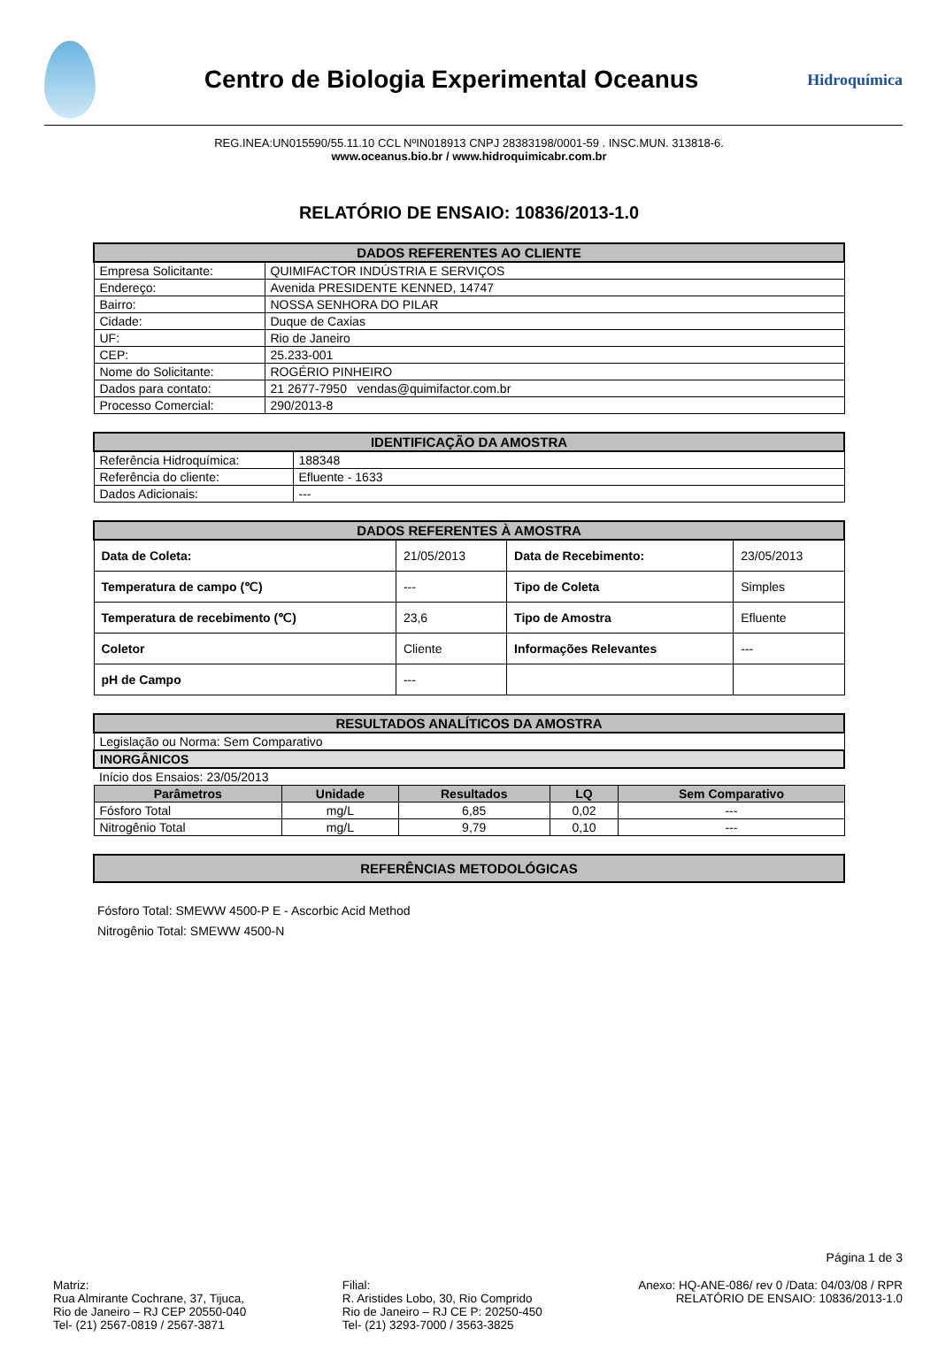Centro de Biologia Experimental Oceanus
Hidroquímica
REG.INEA:UN015590/55.11.10 CCL NºIN018913 CNPJ 28383198/0001-59 . INSC.MUN. 313818-6.
www.oceanus.bio.br / www.hidroquimicabr.com.br
RELATÓRIO DE ENSAIO: 10836/2013-1.0
| DADOS REFERENTES AO CLIENTE | |
| --- | --- |
| Empresa Solicitante: | QUIMIFACTOR INDÚSTRIA E SERVIÇOS |
| Endereço: | Avenida PRESIDENTE KENNED, 14747 |
| Bairro: | NOSSA SENHORA DO PILAR |
| Cidade: | Duque de Caxias |
| UF: | Rio de Janeiro |
| CEP: | 25.233-001 |
| Nome do Solicitante: | ROGÉRIO PINHEIRO |
| Dados para contato: | 21 2677-7950 vendas@quimifactor.com.br |
| Processo Comercial: | 290/2013-8 |
| IDENTIFICAÇÃO DA AMOSTRA | |
| --- | --- |
| Referência Hidroquímica: | 188348 |
| Referência do cliente: | Efluente - 1633 |
| Dados Adicionais: | --- |
| DADOS REFERENTES À AMOSTRA | | | |
| --- | --- | --- | --- |
| Data de Coleta: | 21/05/2013 | Data de Recebimento: | 23/05/2013 |
| Temperatura de campo (℃) | --- | Tipo de Coleta | Simples |
| Temperatura de recebimento (℃) | 23,6 | Tipo de Amostra | Efluente |
| Coletor | Cliente | Informações Relevantes | --- |
| pH de Campo | --- | | |
| RESULTADOS ANALÍTICOS DA AMOSTRA | | | | |
| --- | --- | --- | --- | --- |
| Legislação ou Norma: Sem Comparativo | | | | |
| INORGÂNICOS | | | | |
| Início dos Ensaios: 23/05/2013 | | | | |
| Parâmetros | Unidade | Resultados | LQ | Sem Comparativo |
| Fósforo Total | mg/L | 6,85 | 0,02 | --- |
| Nitrogênio Total | mg/L | 9,79 | 0,10 | --- |
| REFERÊNCIAS METODOLÓGICAS |
| --- |
Fósforo Total: SMEWW 4500-P E - Ascorbic Acid Method
Nitrogênio Total: SMEWW 4500-N
Página 1 de 3
Matriz:
Rua Almirante Cochrane, 37, Tijuca,
Rio de Janeiro – RJ CEP 20550-040
Tel- (21) 2567-0819 / 2567-3871
Filial:
R. Aristides Lobo, 30, Rio Comprido
Rio de Janeiro – RJ CE P: 20250-450
Tel- (21) 3293-7000 / 3563-3825
Anexo: HQ-ANE-086/ rev 0 /Data: 04/03/08 / RPR
RELATÓRIO DE ENSAIO: 10836/2013-1.0